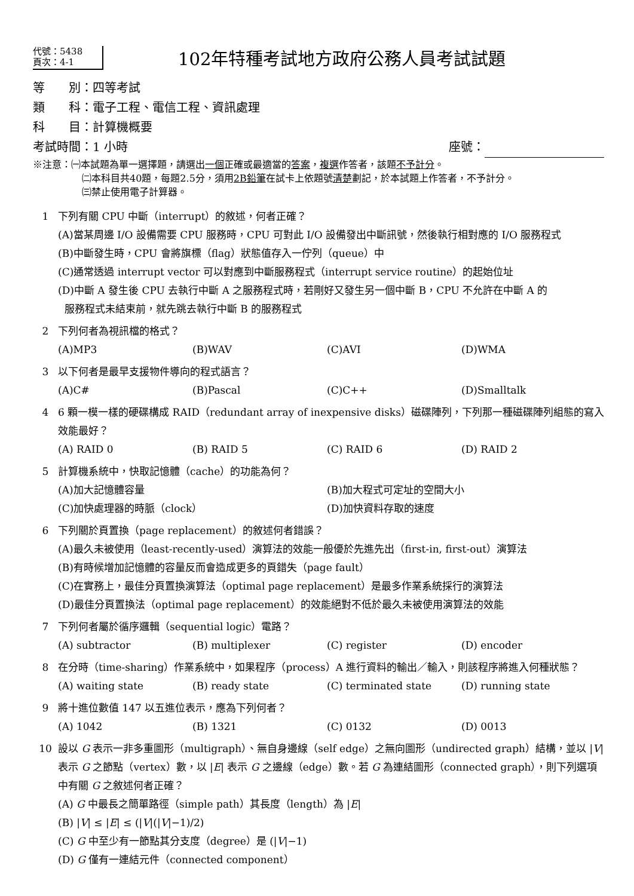代號：5438
頁次：4-1
102年特種考試地方政府公務人員考試試題
等　　別：四等考試
類　　科：電子工程、電信工程、資訊處理
科　　目：計算機概要
考試時間：1 小時 座號：
※注意：㈠本試題為單一選擇題，請選出一個正確或最適當的答案，複選作答者，該題不予計分。
㈡本科目共40題，每題2.5分，須用2B鉛筆在試卡上依題號清楚劃記，於本試題上作答者，不予計分。
㈢禁止使用電子計算器。
1 下列有關 CPU 中斷（interrupt）的敘述，何者正確？
(A)當某周邊 I/O 設備需要 CPU 服務時，CPU 可對此 I/O 設備發出中斷訊號，然後執行相對應的 I/O 服務程式
(B)中斷發生時，CPU 會將旗標（flag）狀態值存入一佇列（queue）中
(C)通常透過 interrupt vector 可以對應到中斷服務程式（interrupt service routine）的起始位址
(D)中斷 A 發生後 CPU 去執行中斷 A 之服務程式時，若剛好又發生另一個中斷 B，CPU 不允許在中斷 A 的
服務程式未結束前，就先跳去執行中斷 B 的服務程式
2 下列何者為視訊檔的格式？
(A)MP3 (B)WAV (C)AVI (D)WMA
3 以下何者是最早支援物件導向的程式語言？
(A)C# (B)Pascal (C)C++ (D)Smalltalk
4 6 顆一模一樣的硬碟構成 RAID（redundant array of inexpensive disks）磁碟陣列，下列那一種磁碟陣列組態的寫入效能最好？
(A) RAID 0 (B) RAID 5 (C) RAID 6 (D) RAID 2
5 計算機系統中，快取記憶體（cache）的功能為何？
(A)加大記憶體容量 (B)加大程式可定址的空間大小 (C)加快處理器的時脈（clock） (D)加快資料存取的速度
6 下列關於頁置換（page replacement）的敘述何者錯誤？
(A)最久未被使用（least-recently-used）演算法的效能一般優於先進先出（first-in, first-out）演算法
(B)有時候增加記憶體的容量反而會造成更多的頁錯失（page fault）
(C)在實務上，最佳分頁置換演算法（optimal page replacement）是最多作業系統採行的演算法
(D)最佳分頁置換法（optimal page replacement）的效能絕對不低於最久未被使用演算法的效能
7 下列何者屬於循序邏輯（sequential logic）電路？
(A) subtractor (B) multiplexer (C) register (D) encoder
8 在分時（time-sharing）作業系統中，如果程序（process）A 進行資料的輸出／輸入，則該程序將進入何種狀態？
(A) waiting state (B) ready state (C) terminated state (D) running state
9 將十進位數值 147 以五進位表示，應為下列何者？
(A) 1042 (B) 1321 (C) 0132 (D) 0013
10 設以 G 表示一非多重圖形（multigraph）、無自身邊線（self edge）之無向圖形（undirected graph）結構，並以 |V| 表示 G 之節點（vertex）數，以 |E| 表示 G 之邊線（edge）數。若 G 為連結圖形（connected graph），則下列選項中有關 G 之敘述何者正確？
(A) G 中最長之簡單路徑（simple path）其長度（length）為 |E|
(B) |V| ≤ |E| ≤ (|V|(|V|−1)/2)
(C) G 中至少有一節點其分支度（degree）是 (|V|−1)
(D) G 僅有一連結元件（connected component）